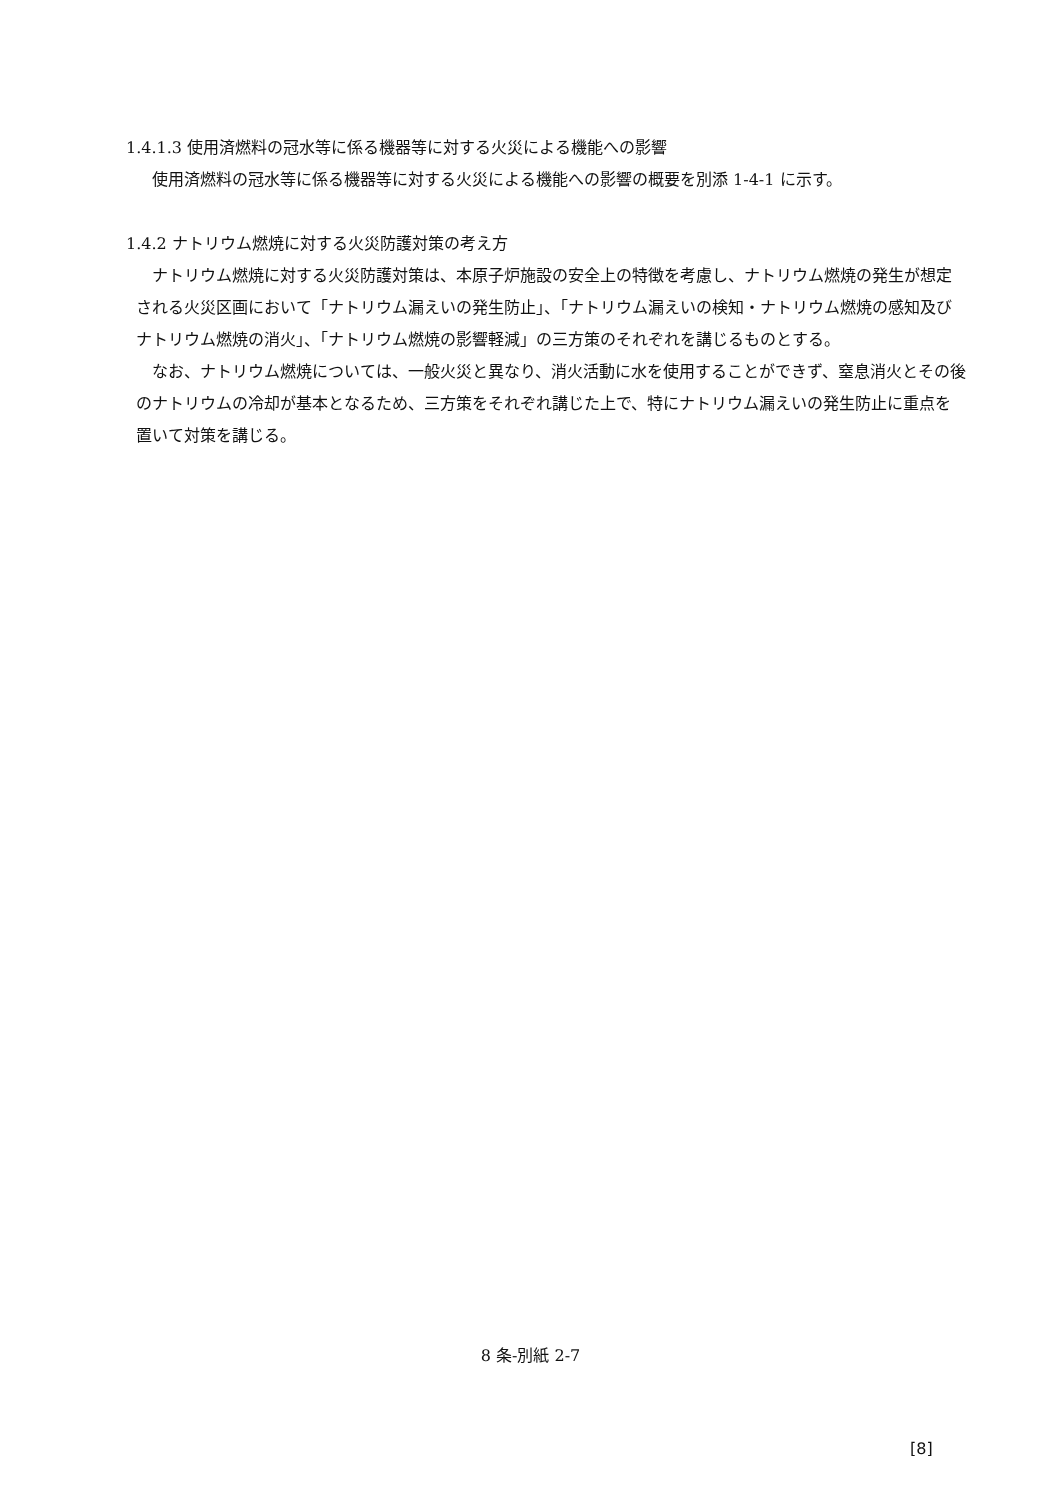1.4.1.3 使用済燃料の冠水等に係る機器等に対する火災による機能への影響
使用済燃料の冠水等に係る機器等に対する火災による機能への影響の概要を別添 1-4-1 に示す。
1.4.2 ナトリウム燃焼に対する火災防護対策の考え方
ナトリウム燃焼に対する火災防護対策は、本原子炉施設の安全上の特徴を考慮し、ナトリウム燃焼の発生が想定される火災区画において「ナトリウム漏えいの発生防止」、「ナトリウム漏えいの検知・ナトリウム燃焼の感知及びナトリウム燃焼の消火」、「ナトリウム燃焼の影響軽減」の三方策のそれぞれを講じるものとする。
なお、ナトリウム燃焼については、一般火災と異なり、消火活動に水を使用することができず、窒息消火とその後のナトリウムの冷却が基本となるため、三方策をそれぞれ講じた上で、特にナトリウム漏えいの発生防止に重点を置いて対策を講じる。
8 条-別紙 2-7
[8]